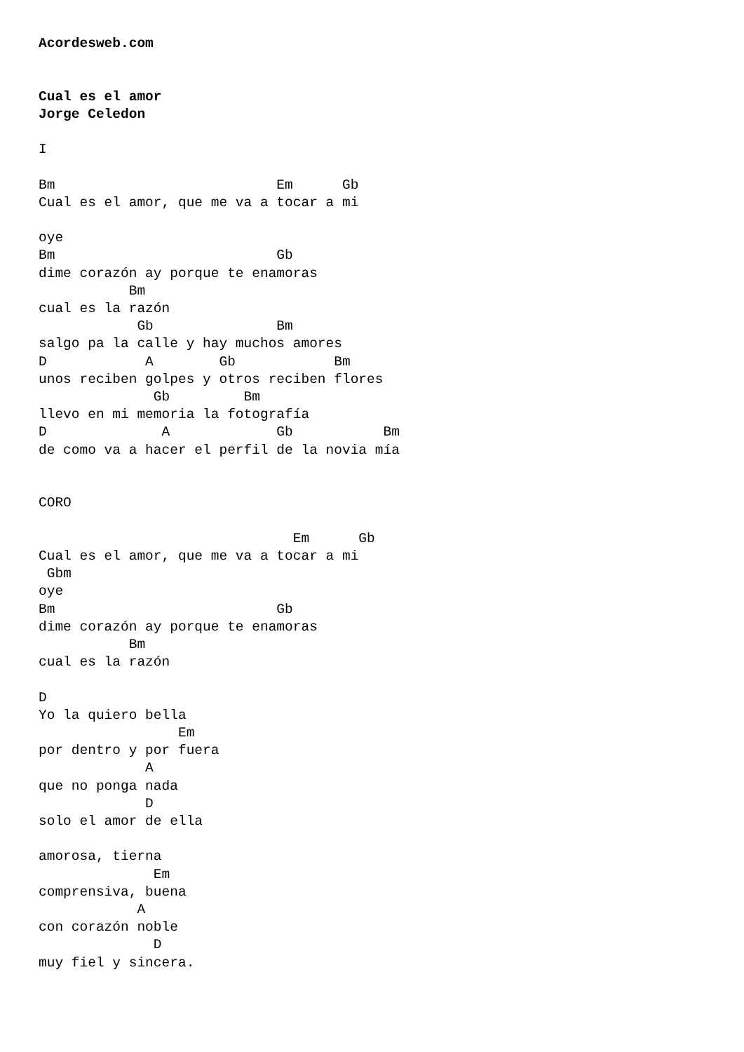Acordesweb.com


Cual es el amor
Jorge Celedon

I

Bm                           Em      Gb
Cual es el amor, que me va a tocar a mi

oye
Bm                           Gb
dime corazón ay porque te enamoras
           Bm
cual es la razón
            Gb               Bm
salgo pa la calle y hay muchos amores
D            A        Gb            Bm
unos reciben golpes y otros reciben flores
              Gb         Bm
llevo en mi memoria la fotografía
D              A             Gb           Bm
de como va a hacer el perfil de la novia mía


CORO

                               Em      Gb
Cual es el amor, que me va a tocar a mi
 Gbm
oye
Bm                           Gb
dime corazón ay porque te enamoras
           Bm
cual es la razón

D
Yo la quiero bella
                 Em
por dentro y por fuera
             A
que no ponga nada
             D
solo el amor de ella

amorosa, tierna
              Em
comprensiva, buena
            A
con corazón noble
              D
muy fiel y sincera.